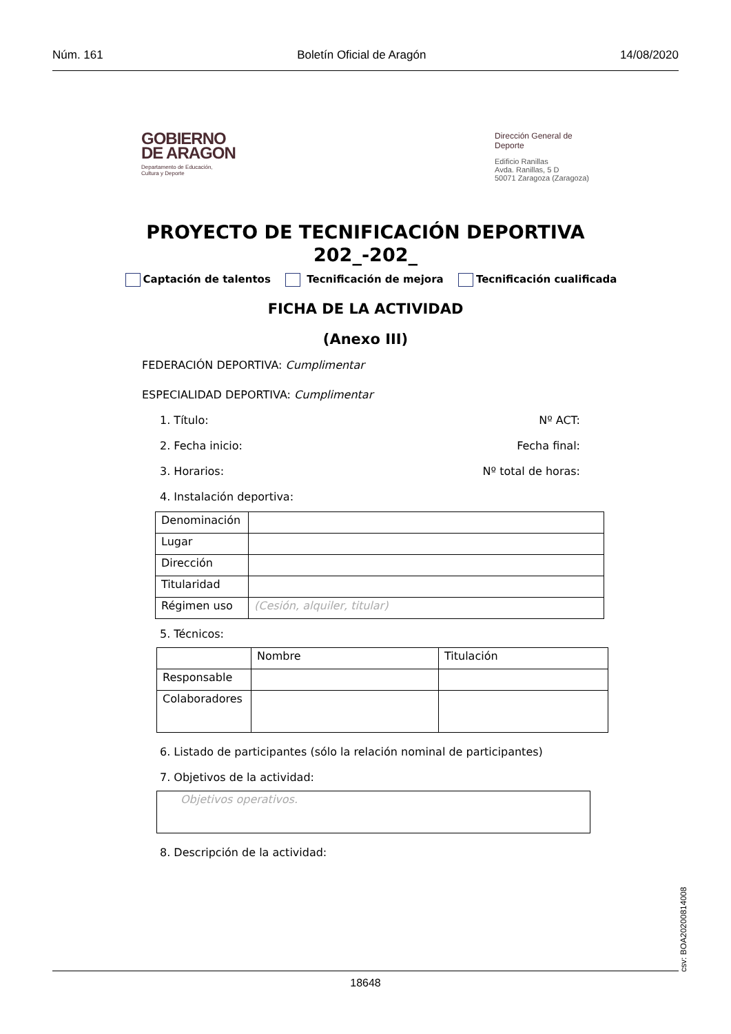Núm. 161 Boletín Oficial de Aragón 14/08/2020
GOBIERNO
DE ARAGON
Departamento de Educación,
Cultura y Deporte
Dirección General de
Deporte
Edificio Ranillas
Avda. Ranillas, 5 D
50071 Zaragoza (Zaragoza)
PROYECTO DE TECNIFICACIÓN DEPORTIVA
202_-202_
Captación de talentos Tecnificación de mejora Tecnificación cualificada
FICHA DE LA ACTIVIDAD
(Anexo III)
FEDERACIÓN DEPORTIVA: Cumplimentar
ESPECIALIDAD DEPORTIVA: Cumplimentar
1. Título: Nº ACT:
2. Fecha inicio: Fecha final:
3. Horarios: Nº total de horas:
4. Instalación deportiva:
| Denominación | |
| Lugar | |
| Dirección | |
| Titularidad | |
| Régimen uso | (Cesión, alquiler, titular) |
5. Técnicos:
| | Nombre | Titulación |
| Responsable | | |
| Colaboradores | | |
6. Listado de participantes (sólo la relación nominal de participantes)
7. Objetivos de la actividad:
| Objetivos operativos. |
8. Descripción de la actividad:
csv: BOA20200814008
18648